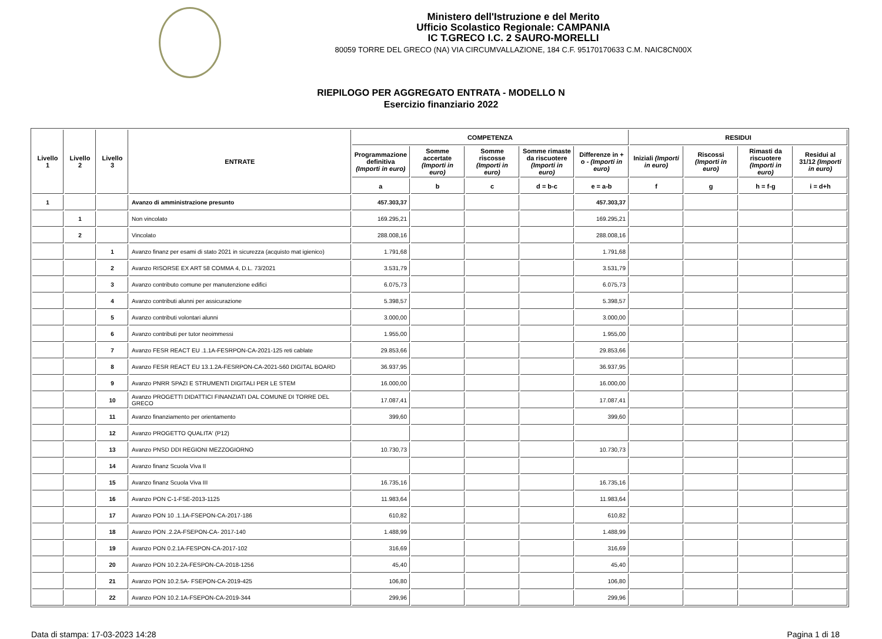Ministero dell'Istruzione e del Merito
Ufficio Scolastico Regionale: CAMPANIA
IC T.GRECO I.C. 2 SAURO-MORELLI
80059 TORRE DEL GRECO (NA) VIA CIRCUMVALLAZIONE, 184 C.F. 95170170633 C.M. NAIC8CN00X
RIEPILOGO PER AGGREGATO ENTRATA - MODELLO N
Esercizio finanziario 2022
| Livello 1 | Livello 2 | Livello 3 | ENTRATE | COMPETENZA | | | | | RESIDUI | | | |
| --- | --- | --- | --- | --- | --- | --- | --- | --- | --- | --- | --- | --- |
| | | | | Programmazione definitiva (Importi in euro) | Somme accertate (Importi in euro) | Somme riscosse (Importi in euro) | Somme rimaste da riscuotere (Importi in euro) | Differenze in + o - (Importi in euro) | Iniziali (Importi in euro) | Riscossi (Importi in euro) | Rimasti da riscuotere (Importi in euro) | Residui al 31/12 (Importi in euro) |
| | | | | a | b | c | d = b-c | e = a-b | f | g | h = f-g | i = d+h |
| 1 | | | Avanzo di amministrazione presunto | 457.303,37 | | | | 457.303,37 | | | | |
| | 1 | | Non vincolato | 169.295,21 | | | | 169.295,21 | | | | |
| | 2 | | Vincolato | 288.008,16 | | | | 288.008,16 | | | | |
| | | 1 | Avanzo finanz per esami di stato 2021 in sicurezza (acquisto mat igienico) | 1.791,68 | | | | 1.791,68 | | | | |
| | | 2 | Avanzo RISORSE EX ART 58 COMMA 4, D.L. 73/2021 | 3.531,79 | | | | 3.531,79 | | | | |
| | | 3 | Avanzo contributo comune per manutenzione edifici | 6.075,73 | | | | 6.075,73 | | | | |
| | | 4 | Avanzo contributi alunni per assicurazione | 5.398,57 | | | | 5.398,57 | | | | |
| | | 5 | Avanzo contributi volontari alunni | 3.000,00 | | | | 3.000,00 | | | | |
| | | 6 | Avanzo contributi per tutor neoimmessi | 1.955,00 | | | | 1.955,00 | | | | |
| | | 7 | Avanzo FESR REACT EU .1.1A-FESRPON-CA-2021-125 reti cablate | 29.853,66 | | | | 29.853,66 | | | | |
| | | 8 | Avanzo FESR REACT EU 13.1.2A-FESRPON-CA-2021-560 DIGITAL BOARD | 36.937,95 | | | | 36.937,95 | | | | |
| | | 9 | Avanzo PNRR SPAZI E STRUMENTI DIGITALI PER LE STEM | 16.000,00 | | | | 16.000,00 | | | | |
| | | 10 | Avanzo PROGETTI DIDATTICI FINANZIATI DAL COMUNE DI TORRE DEL GRECO | 17.087,41 | | | | 17.087,41 | | | | |
| | | 11 | Avanzo finanziamento per orientamento | 399,60 | | | | 399,60 | | | | |
| | | 12 | Avanzo PROGETTO QUALITA' (P12) | | | | | | | | | |
| | | 13 | Avanzo PNSD DDI REGIONI MEZZOGIORNO | 10.730,73 | | | | 10.730,73 | | | | |
| | | 14 | Avanzo finanz Scuola Viva II | | | | | | | | | |
| | | 15 | Avanzo finanz Scuola Viva III | 16.735,16 | | | | 16.735,16 | | | | |
| | | 16 | Avanzo PON C-1-FSE-2013-1125 | 11.983,64 | | | | 11.983,64 | | | | |
| | | 17 | Avanzo PON 10 .1.1A-FSEPON-CA-2017-186 | 610,82 | | | | 610,82 | | | | |
| | | 18 | Avanzo PON .2.2A-FSEPON-CA- 2017-140 | 1.488,99 | | | | 1.488,99 | | | | |
| | | 19 | Avanzo PON 0.2.1A-FESPON-CA-2017-102 | 316,69 | | | | 316,69 | | | | |
| | | 20 | Avanzo PON 10.2.2A-FESPON-CA-2018-1256 | 45,40 | | | | 45,40 | | | | |
| | | 21 | Avanzo PON 10.2.5A- FSEPON-CA-2019-425 | 106,80 | | | | 106,80 | | | | |
| | | 22 | Avanzo PON 10.2.1A-FSEPON-CA-2019-344 | 299,96 | | | | 299,96 | | | | |
Data di stampa: 17-03-2023 14:28 Pagina 1 di 18